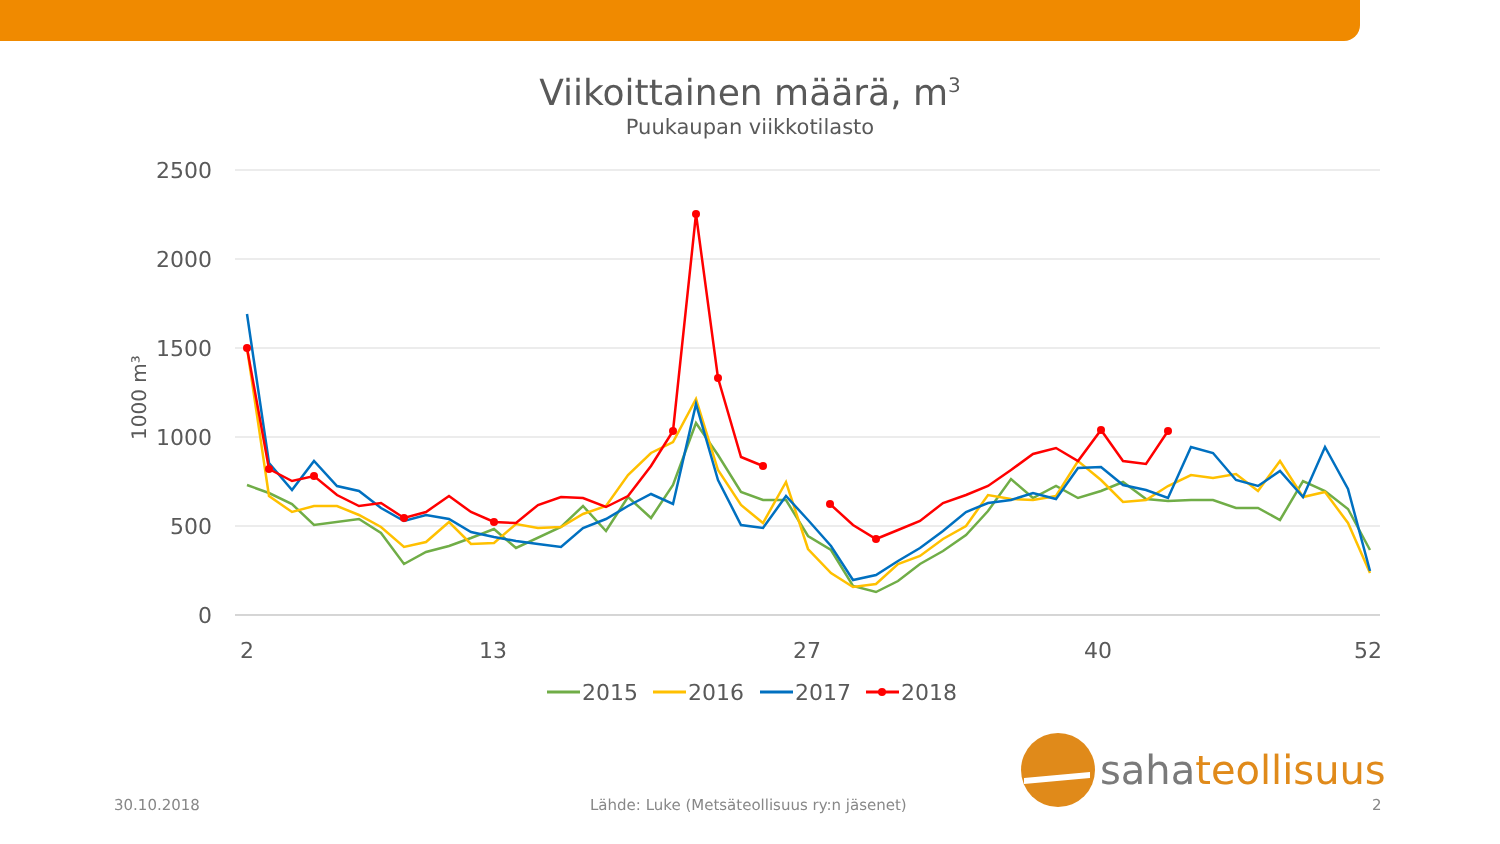Viikoittainen määrä, m<sup>3</sup>
Puukaupan viikkotilasto
2500
2000
1500
1000
500
0
1000 m³
2
13
27
40
52
2015
2016
2017
2018
sahateollisuus
30.10.2018 Lähde: Luke (Metsäteollisuus ry:n jäsenet) 2